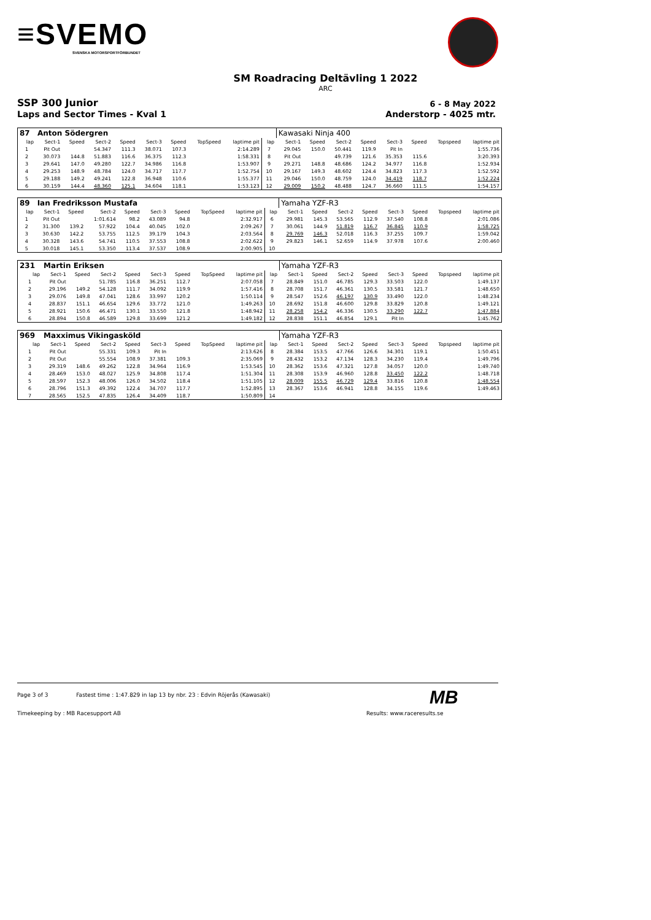≡SVEMO
SVENSKA MOTORSPORTFÖRBUNDET
SM Roadracing Deltävling 1 2022
ARC
SSP 300 Junior
Laps and Sector Times - Kval 1
6 - 8 May 2022
Anderstorp - 4025 mtr.
| 87 | Anton Södergren | | | | | | | | | Kawasaki Ninja 400 | | | | | | | |
| lap | Sect-1 | Speed | Sect-2 | Speed | Sect-3 | Speed | TopSpeed | laptime pit | lap | Sect-1 | Speed | Sect-2 | Speed | Sect-3 | Speed | Topspeed | laptime pit |
| 1 | Pit Out | | 54.347 | 111.3 | 38.071 | 107.3 | | 2:14.289 | 7 | 29.045 | 150.0 | 50.441 | 119.9 | Pit In | | | 1:55.736 |
| 2 | 30.073 | 144.8 | 51.883 | 116.6 | 36.375 | 112.3 | | 1:58.331 | 8 | Pit Out | | 49.739 | 121.6 | 35.353 | 115.6 | | 3:20.393 |
| 3 | 29.641 | 147.0 | 49.280 | 122.7 | 34.986 | 116.8 | | 1:53.907 | 9 | 29.271 | 148.8 | 48.686 | 124.2 | 34.977 | 116.8 | | 1:52.934 |
| 4 | 29.253 | 148.9 | 48.784 | 124.0 | 34.717 | 117.7 | | 1:52.754 | 10 | 29.167 | 149.3 | 48.602 | 124.4 | 34.823 | 117.3 | | 1:52.592 |
| 5 | 29.188 | 149.2 | 49.241 | 122.8 | 36.948 | 110.6 | | 1:55.377 | 11 | 29.046 | 150.0 | 48.759 | 124.0 | 34.419 | 118.7 | | 1:52.224 |
| 6 | 30.159 | 144.4 | 48.360 | 125.1 | 34.604 | 118.1 | | 1:53.123 | 12 | 29.009 | 150.2 | 48.488 | 124.7 | 36.660 | 111.5 | | 1:54.157 |
| 89 | Ian Fredriksson Mustafa | | | | | | | | | Yamaha YZF-R3 | | | | | | | |
| lap | Sect-1 | Speed | Sect-2 | Speed | Sect-3 | Speed | TopSpeed | laptime pit | lap | Sect-1 | Speed | Sect-2 | Speed | Sect-3 | Speed | Topspeed | laptime pit |
| 1 | Pit Out | | 1:01.614 | 98.2 | 43.089 | 94.8 | | 2:32.917 | 6 | 29.981 | 145.3 | 53.565 | 112.9 | 37.540 | 108.8 | | 2:01.086 |
| 2 | 31.300 | 139.2 | 57.922 | 104.4 | 40.045 | 102.0 | | 2:09.267 | 7 | 30.061 | 144.9 | 51.819 | 116.7 | 36.845 | 110.9 | | 1:58.725 |
| 3 | 30.630 | 142.2 | 53.755 | 112.5 | 39.179 | 104.3 | | 2:03.564 | 8 | 29.769 | 146.3 | 52.018 | 116.3 | 37.255 | 109.7 | | 1:59.042 |
| 4 | 30.328 | 143.6 | 54.741 | 110.5 | 37.553 | 108.8 | | 2:02.622 | 9 | 29.823 | 146.1 | 52.659 | 114.9 | 37.978 | 107.6 | | 2:00.460 |
| 5 | 30.018 | 145.1 | 53.350 | 113.4 | 37.537 | 108.9 | | 2:00.905 | 10 | | | | | | | | |
| 231 | Martin Eriksen | | | | | | | | | Yamaha YZF-R3 | | | | | | | |
| lap | Sect-1 | Speed | Sect-2 | Speed | Sect-3 | Speed | TopSpeed | laptime pit | lap | Sect-1 | Speed | Sect-2 | Speed | Sect-3 | Speed | Topspeed | laptime pit |
| 1 | Pit Out | | 51.785 | 116.8 | 36.251 | 112.7 | | 2:07.058 | 7 | 28.849 | 151.0 | 46.785 | 129.3 | 33.503 | 122.0 | | 1:49.137 |
| 2 | 29.196 | 149.2 | 54.128 | 111.7 | 34.092 | 119.9 | | 1:57.416 | 8 | 28.708 | 151.7 | 46.361 | 130.5 | 33.581 | 121.7 | | 1:48.650 |
| 3 | 29.076 | 149.8 | 47.041 | 128.6 | 33.997 | 120.2 | | 1:50.114 | 9 | 28.547 | 152.6 | 46.197 | 130.9 | 33.490 | 122.0 | | 1:48.234 |
| 4 | 28.837 | 151.1 | 46.654 | 129.6 | 33.772 | 121.0 | | 1:49.263 | 10 | 28.692 | 151.8 | 46.600 | 129.8 | 33.829 | 120.8 | | 1:49.121 |
| 5 | 28.921 | 150.6 | 46.471 | 130.1 | 33.550 | 121.8 | | 1:48.942 | 11 | 28.258 | 154.2 | 46.336 | 130.5 | 33.290 | 122.7 | | 1:47.884 |
| 6 | 28.894 | 150.8 | 46.589 | 129.8 | 33.699 | 121.2 | | 1:49.182 | 12 | 28.838 | 151.1 | 46.854 | 129.1 | Pit In | | | 1:45.762 |
| 969 | Maxximus Vikingasköld | | | | | | | | | Yamaha YZF-R3 | | | | | | | |
| lap | Sect-1 | Speed | Sect-2 | Speed | Sect-3 | Speed | TopSpeed | laptime pit | lap | Sect-1 | Speed | Sect-2 | Speed | Sect-3 | Speed | Topspeed | laptime pit |
| 1 | Pit Out | | 55.331 | 109.3 | Pit In | | | 2:13.626 | 8 | 28.384 | 153.5 | 47.766 | 126.6 | 34.301 | 119.1 | | 1:50.451 |
| 2 | Pit Out | | 55.554 | 108.9 | 37.381 | 109.3 | | 2:35.069 | 9 | 28.432 | 153.2 | 47.134 | 128.3 | 34.230 | 119.4 | | 1:49.796 |
| 3 | 29.319 | 148.6 | 49.262 | 122.8 | 34.964 | 116.9 | | 1:53.545 | 10 | 28.362 | 153.6 | 47.321 | 127.8 | 34.057 | 120.0 | | 1:49.740 |
| 4 | 28.469 | 153.0 | 48.027 | 125.9 | 34.808 | 117.4 | | 1:51.304 | 11 | 28.308 | 153.9 | 46.960 | 128.8 | 33.450 | 122.2 | | 1:48.718 |
| 5 | 28.597 | 152.3 | 48.006 | 126.0 | 34.502 | 118.4 | | 1:51.105 | 12 | 28.009 | 155.5 | 46.729 | 129.4 | 33.816 | 120.8 | | 1:48.554 |
| 6 | 28.796 | 151.3 | 49.392 | 122.4 | 34.707 | 117.7 | | 1:52.895 | 13 | 28.367 | 153.6 | 46.941 | 128.8 | 34.155 | 119.6 | | 1:49.463 |
| 7 | 28.565 | 152.5 | 47.835 | 126.4 | 34.409 | 118.7 | | 1:50.809 | 14 | | | | | | | | |
Page 3 of 3 Fastest time : 1:47.829 in lap 13 by nbr. 23 : Edvin Röjerås (Kawasaki)
Timekeeping by : MB Racesupport AB
Results: www.raceresults.se
MB